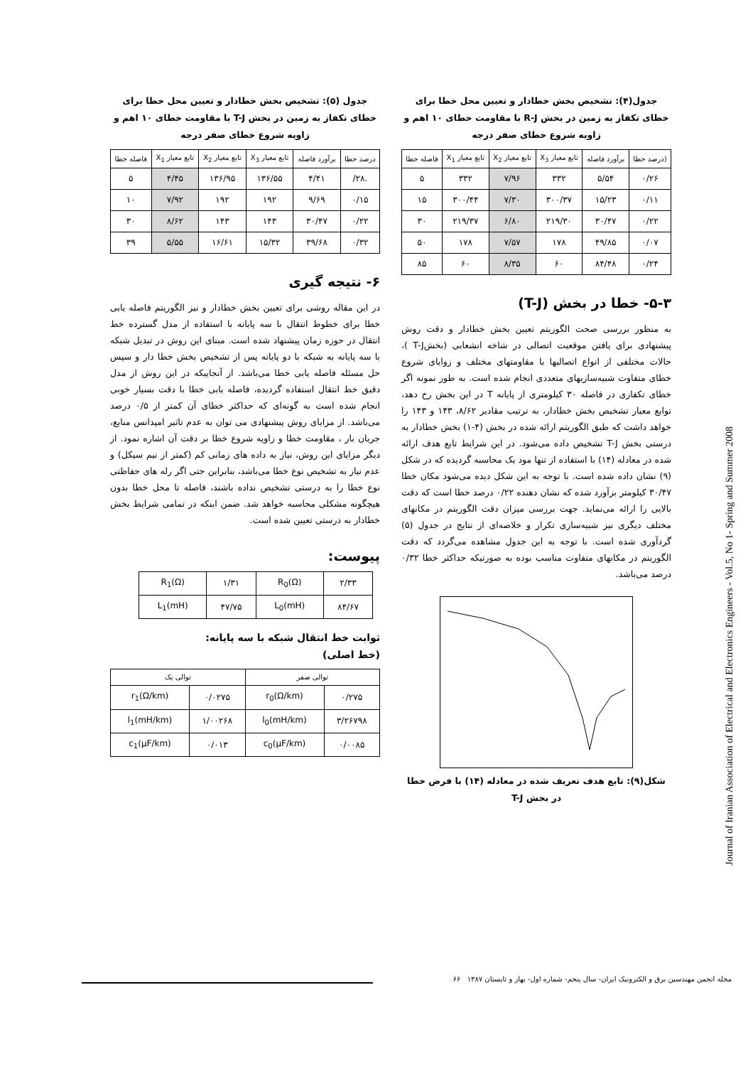جدول(۴): تشخیص بخش خطادار و تعیین محل خطا برای خطای تکفاز به زمین در بخش R-J با مقاومت خطای ۱۰ اهم و زاویه شروع خطای صفر درجه
| (درصد خطا | برآورد فاصله | تابع معیار X<sub>3</sub> | تابع معیار X<sub>2</sub> | تابع معیار X<sub>1</sub> | فاصله خطا |
| --- | --- | --- | --- | --- | --- |
| ۰/۲۶ | ۵/۵۴ | ۳۳۲ | ۷/۹۶ | ۳۳۲ | ۵ |
| ۰/۱۱ | ۱۵/۲۳ | ۳۰۰/۳۷ | ۷/۳۰ | ۳۰۰/۴۴ | ۱۵ |
| ۰/۲۲ | ۳۰/۴۷ | ۲۱۹/۳۰ | ۶/۸۰ | ۲۱۹/۳۷ | ۳۰ |
| ۰/۰۷ | ۴۹/۸۵ | ۱۷۸ | ۷/۵۷ | ۱۷۸ | ۵۰ |
| ۰/۲۴ | ۸۴/۴۸ | ۶۰ | ۸/۳۵ | ۶۰ | ۸۵ |
۵-۳- خطا در بخش (T-J)
به منظور بررسی صحت الگوریتم تعیین بخش خطادار و دقت روش پیشنهادی برای یافتن موقعیت اتصالی در شاخه انشعابی (بخشT-J )، حالات مختلفی از انواع اتصالیها با مقاومتهای مختلف و زوایای شروع خطای متفاوت شبیه‌سازیهای متعددی انجام شده است. به طور نمونه اگر خطای تکفازی در فاصله ۳۰ کیلومتری از پایانه T در این بخش رخ دهد، توابع معیار تشخیص بخش خطادار، به ترتیب مقادیر ۸/۶۲، ۱۴۳ و ۱۴۳ را خواهد داشت که طبق الگوریتم ارائه شده در بخش (۴-۱) بخش خطادار به درستی بخش T-J تشخیص داده می‌شود. در این شرایط تابع هدف ارائه شده در معادله (۱۴) با استفاده از تنها مود یک محاسبه گردیده که در شکل (۹) نشان داده شده است. با توجه به این شکل دیده می‌شود مکان خطا ۳۰/۴۷ کیلومتر برآورد شده که نشان دهنده ۰/۲۲ درصد خطا است که دقت بالایی را ارائه می‌نماید. جهت بررسی میزان دقت الگوریتم در مکانهای مختلف دیگری نیز شبیه‌سازی تکرار و خلاصه‌ای از نتایج در جدول (۵) گردآوری شده است. با توجه به این جدول مشاهده می‌گردد که دقت الگوریتم در مکانهای متفاوت مناسب بوده به صورتیکه حداکثر خطا ۰/۳۲ درصد می‌باشد.
شکل(۹): تابع هدف تعریف شده در معادله (۱۴) با فرض خطا در بخش T-J
جدول (۵): تشخیص بخش خطادار و تعیین محل خطا برای خطای تکفاز به زمین در بخش T-J با مقاومت خطای ۱۰ اهم و زاویه شروع خطای صفر درجه
| درصد خطا | برآورد فاصله | تابع معیار X<sub>3</sub> | تابع معیار X<sub>2</sub> | تابع معیار X<sub>1</sub> | فاصله خطا |
| --- | --- | --- | --- | --- | --- |
| .۲۸/ | ۴/۴۱ | ۱۳۶/۵۵ | ۱۳۶/۹۵ | ۴/۴۵ | ۵ |
| ۰/۱۵ | ۹/۶۹ | ۱۹۲ | ۱۹۲ | ۷/۹۲ | ۱۰ |
| ۰/۲۲ | ۳۰/۴۷ | ۱۴۳ | ۱۴۳ | ۸/۶۲ | ۳۰ |
| ۰/۳۲ | ۳۹/۶۸ | ۱۵/۳۲ | ۱۶/۶۱ | ۵/۵۵ | ۳۹ |
۶- نتیجه گیری
در این مقاله روشی برای تعیین بخش خطادار و نیز الگوریتم فاصله یابی خطا برای خطوط انتقال با سه پایانه با استفاده از مدل گسترده خط انتقال در حوزه زمان پیشنهاد شده است. مبنای این روش در تبدیل شبکه با سه پایانه به شبکه با دو پایانه پس از تشخیص بخش خطا دار و سپس حل مسئله فاصله یابی خطا می‌باشد. از آنجاییکه در این روش از مدل دقیق خط انتقال استفاده گردیده، فاصله یابی خطا با دقت بسیار خوبی انجام شده است به گونه‌ای که حداکثر خطای آن کمتر از ۰/۵ درصد می‌باشد. از مزایای روش پیشنهادی می توان به عدم تاثیر امپدانس منابع، جریان بار ، مقاومت خطا و زاویه شروع خطا بر دقت آن اشاره نمود. از دیگر مزایای این روش، نیاز به داده های زمانی کم (کمتر از نیم سیکل) و عدم نیاز به تشخیص نوع خطا می‌باشد، بنابراین حتی اگر رله های حفاظتی نوع خطا را به درستی تشخیص نداده باشند، فاصله تا محل خطا بدون هیچگونه مشکلی محاسبه خواهد شد. ضمن اینکه در تمامی شرایط بخش خطادار به درستی تعیین شده است.
پیوست:
| ۲/۳۳ | R<sub>0</sub>(Ω) | ۱/۳۱ | R<sub>1</sub>(Ω) |
| ۸۴/۶۷ | L<sub>0</sub>(mH) | ۴۷/۷۵ | L<sub>1</sub>(mH) |
ثوابت خط انتقال شبکه با سه پایانه:
(خط اصلی)
| توالی صفر | | توالی یک | |
| --- | --- | --- | --- |
| ۰/۲۷۵ | r<sub>0</sub>(Ω/km) | ۰/۰۲۷۵ | r<sub>1</sub>(Ω/km) |
| ۳/۲۶۷۹۸ | l<sub>0</sub>(mH/km) | ۱/۰۰۲۶۸ | l<sub>1</sub>(mH/km) |
| ۰/۰۰۸۵ | c<sub>0</sub>(μF/km) | ۰/۰۱۳ | c<sub>1</sub>(μF/km) |
Journal of Iranian Association of Electrical and Electronics Engineers - Vol.5, No 1- Spring and Summer 2008
مجله انجمن مهندسین برق و الکترونیک ایران- سال پنجم- شماره اول- بهار و تابستان ۱۳۸۷ ۶۶